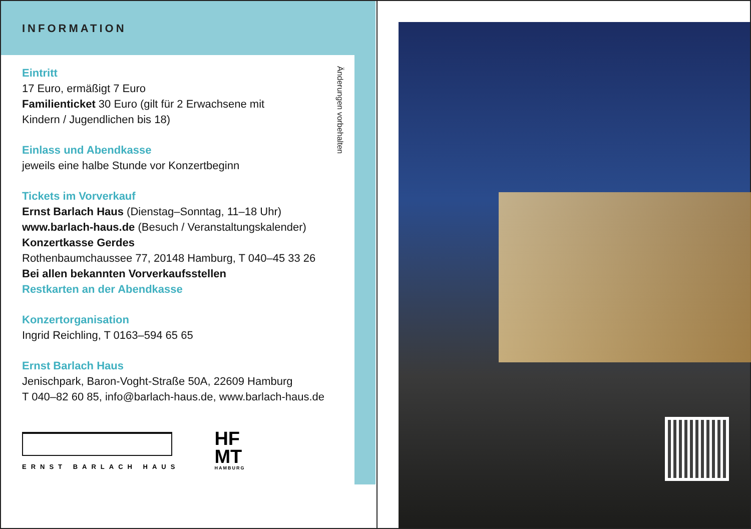INFORMATION
Eintritt
17 Euro, ermäßigt 7 Euro
Familienticket 30 Euro (gilt für 2 Erwachsene mit
Kindern / Jugendlichen bis 18)
Einlass und Abendkasse
jeweils eine halbe Stunde vor Konzertbeginn
Tickets im Vorverkauf
Ernst Barlach Haus (Dienstag–Sonntag, 11–18 Uhr)
www.barlach-haus.de (Besuch / Veranstaltungskalender)
Konzertkasse Gerdes
Rothenbaumchaussee 77, 20148 Hamburg, T 040–45 33 26
Bei allen bekannten Vorverkaufsstellen
Restkarten an der Abendkasse
Konzertorganisation
Ingrid Reichling, T 0163–594 65 65
Ernst Barlach Haus
Jenischpark, Baron-Voght-Straße 50A, 22609 Hamburg
T 040–82 60 85, info@barlach-haus.de, www.barlach-haus.de
ERNST BARLACH HAUS
HF
MT
HAMBURG
Änderungen vorbehalten